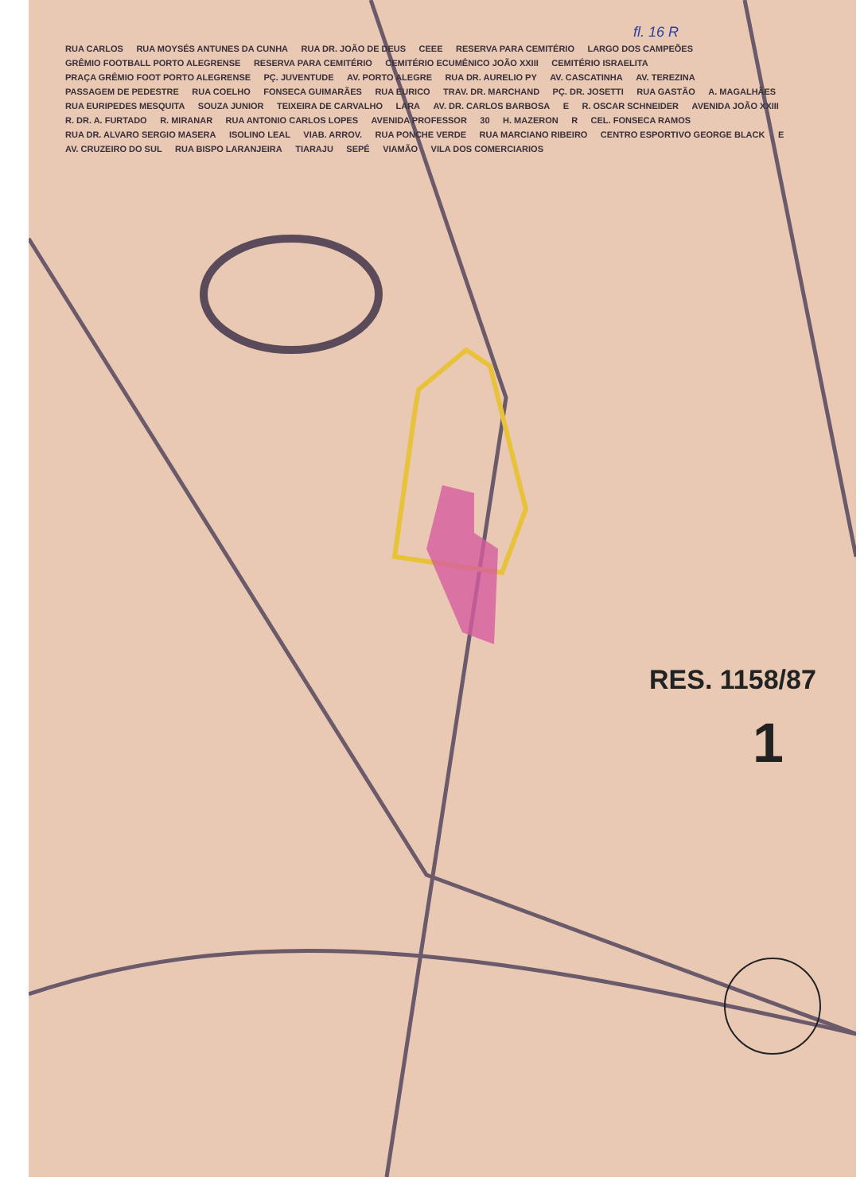fl. 16 R
RUA CARLOS RUA MOYSÉS ANTUNES DA CUNHA RUA DR. JOÃO DE DEUS CEEE RESERVA PARA CEMITÉRIO LARGO DOS CAMPEÕES GRÊMIO FOOTBALL PORTO ALEGRENSE RESERVA PARA CEMITÉRIO CEMITÉRIO ECUMÊNICO JOÃO XXIII CEMITÉRIO ISRAELITA PRAÇA GRÊMIO FOOT PORTO ALEGRENSE PÇ. JUVENTUDE AV. PORTO ALEGRE RUA DR. AURELIO PY AV. CASCATINHA AV. TEREZINA PASSAGEM DE PEDESTRE RUA COELHO FONSECA GUIMARÃES RUA EURICO TRAV. DR. MARCHAND PÇ. DR. JOSETTI RUA GASTÃO A. MAGALHÃES RUA EURIPEDES MESQUITA SOUZA JUNIOR TEIXEIRA DE CARVALHO LARA AV. DR. CARLOS BARBOSA E R. OSCAR SCHNEIDER AVENIDA JOÃO XXIII R. DR. A. FURTADO R. MIRANAR RUA ANTONIO CARLOS LOPES AVENIDA PROFESSOR 30 H. MAZERON R CEL. FONSECA RAMOS RUA DR. ALVARO SERGIO MASERA ISOLINO LEAL VIAB. ARROV. RUA PONCHE VERDE RUA MARCIANO RIBEIRO CENTRO ESPORTIVO GEORGE BLACK E AV. CRUZEIRO DO SUL RUA BISPO LARANJEIRA TIARAJU SEPÉ VIAMÃO VILA DOS COMERCIARIOS
RES. 1158/87
1